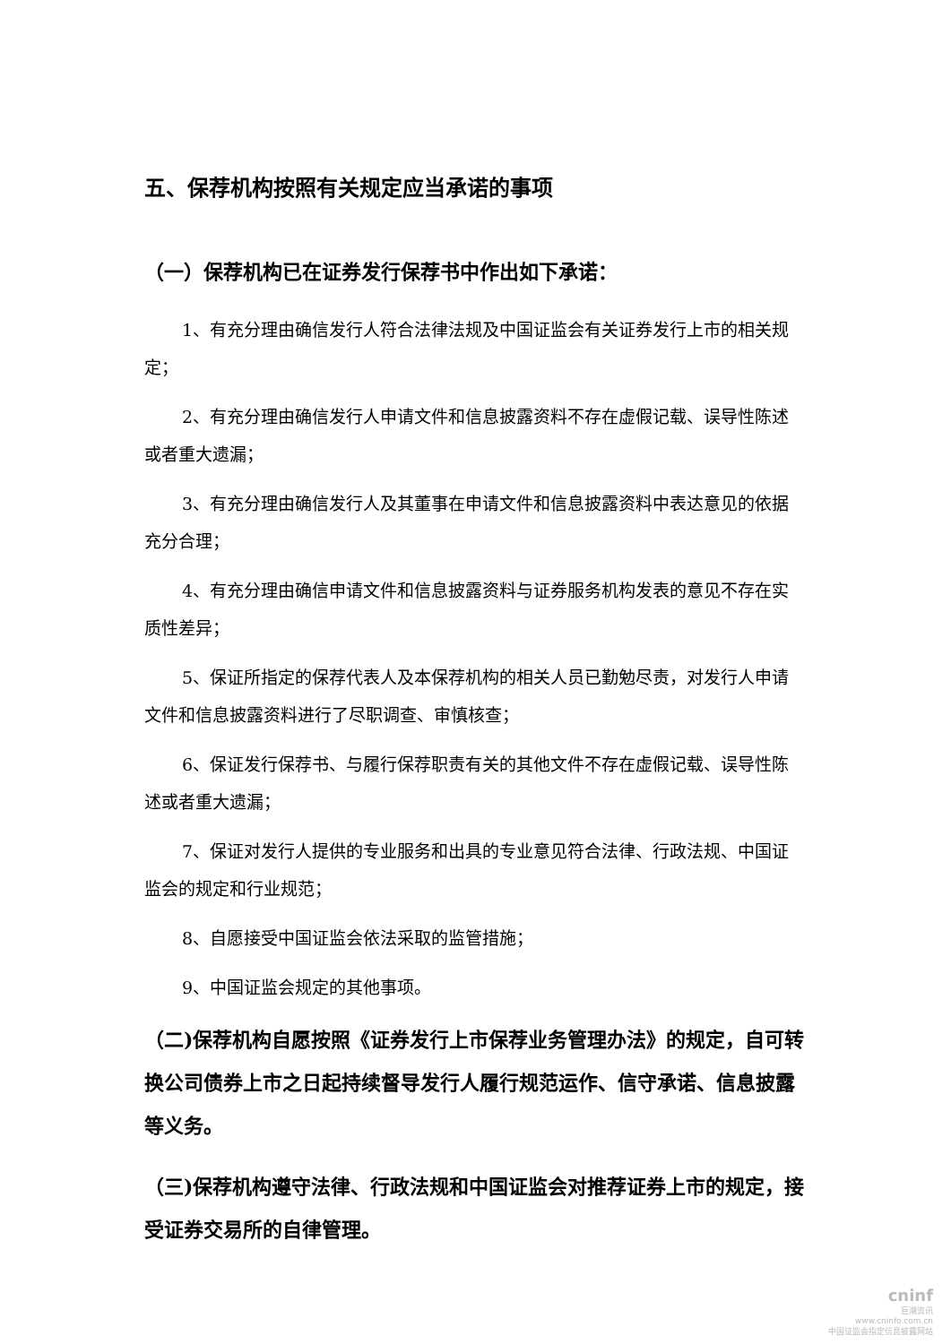五、保荐机构按照有关规定应当承诺的事项
（一）保荐机构已在证券发行保荐书中作出如下承诺：
1、有充分理由确信发行人符合法律法规及中国证监会有关证券发行上市的相关规定；
2、有充分理由确信发行人申请文件和信息披露资料不存在虚假记载、误导性陈述或者重大遗漏；
3、有充分理由确信发行人及其董事在申请文件和信息披露资料中表达意见的依据充分合理；
4、有充分理由确信申请文件和信息披露资料与证券服务机构发表的意见不存在实质性差异；
5、保证所指定的保荐代表人及本保荐机构的相关人员已勤勉尽责，对发行人申请文件和信息披露资料进行了尽职调查、审慎核查；
6、保证发行保荐书、与履行保荐职责有关的其他文件不存在虚假记载、误导性陈述或者重大遗漏；
7、保证对发行人提供的专业服务和出具的专业意见符合法律、行政法规、中国证监会的规定和行业规范；
8、自愿接受中国证监会依法采取的监管措施；
9、中国证监会规定的其他事项。
（二)保荐机构自愿按照《证券发行上市保荐业务管理办法》的规定，自可转换公司债券上市之日起持续督导发行人履行规范运作、信守承诺、信息披露等义务。
（三)保荐机构遵守法律、行政法规和中国证监会对推荐证券上市的规定，接受证券交易所的自律管理。
cninf
巨潮资讯
www.cninfo.com.cn
中国证监会指定信息披露网站